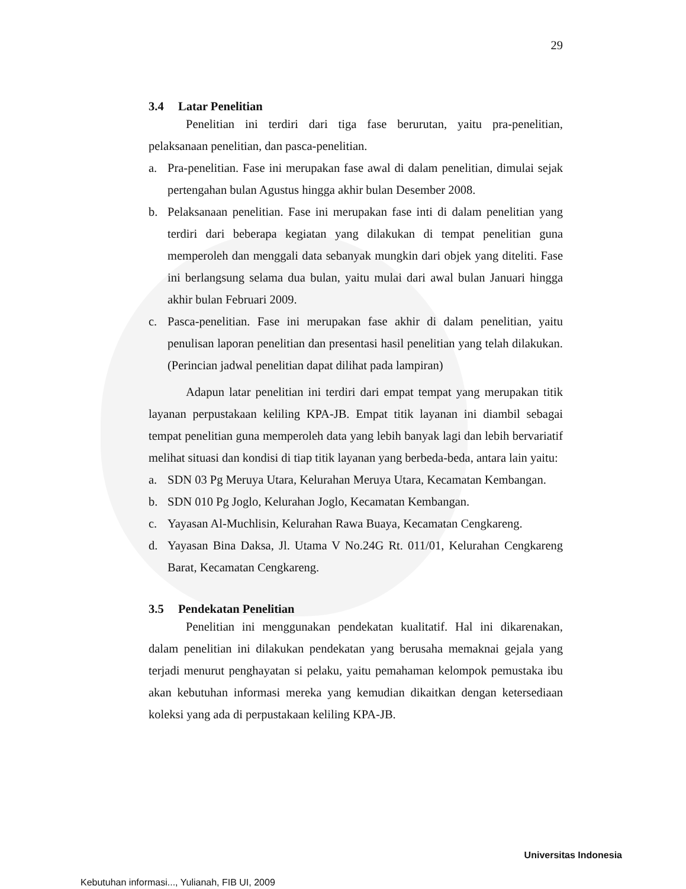29
3.4 Latar Penelitian
Penelitian ini terdiri dari tiga fase berurutan, yaitu pra-penelitian, pelaksanaan penelitian, dan pasca-penelitian.
a. Pra-penelitian. Fase ini merupakan fase awal di dalam penelitian, dimulai sejak pertengahan bulan Agustus hingga akhir bulan Desember 2008.
b. Pelaksanaan penelitian. Fase ini merupakan fase inti di dalam penelitian yang terdiri dari beberapa kegiatan yang dilakukan di tempat penelitian guna memperoleh dan menggali data sebanyak mungkin dari objek yang diteliti. Fase ini berlangsung selama dua bulan, yaitu mulai dari awal bulan Januari hingga akhir bulan Februari 2009.
c. Pasca-penelitian. Fase ini merupakan fase akhir di dalam penelitian, yaitu penulisan laporan penelitian dan presentasi hasil penelitian yang telah dilakukan. (Perincian jadwal penelitian dapat dilihat pada lampiran)
Adapun latar penelitian ini terdiri dari empat tempat yang merupakan titik layanan perpustakaan keliling KPA-JB. Empat titik layanan ini diambil sebagai tempat penelitian guna memperoleh data yang lebih banyak lagi dan lebih bervariatif melihat situasi dan kondisi di tiap titik layanan yang berbeda-beda, antara lain yaitu:
a. SDN 03 Pg Meruya Utara, Kelurahan Meruya Utara, Kecamatan Kembangan.
b. SDN 010 Pg Joglo, Kelurahan Joglo, Kecamatan Kembangan.
c. Yayasan Al-Muchlisin, Kelurahan Rawa Buaya, Kecamatan Cengkareng.
d. Yayasan Bina Daksa, Jl. Utama V No.24G Rt. 011/01, Kelurahan Cengkareng Barat, Kecamatan Cengkareng.
3.5 Pendekatan Penelitian
Penelitian ini menggunakan pendekatan kualitatif. Hal ini dikarenakan, dalam penelitian ini dilakukan pendekatan yang berusaha memaknai gejala yang terjadi menurut penghayatan si pelaku, yaitu pemahaman kelompok pemustaka ibu akan kebutuhan informasi mereka yang kemudian dikaitkan dengan ketersediaan koleksi yang ada di perpustakaan keliling KPA-JB.
Universitas Indonesia
Kebutuhan informasi..., Yulianah, FIB UI, 2009